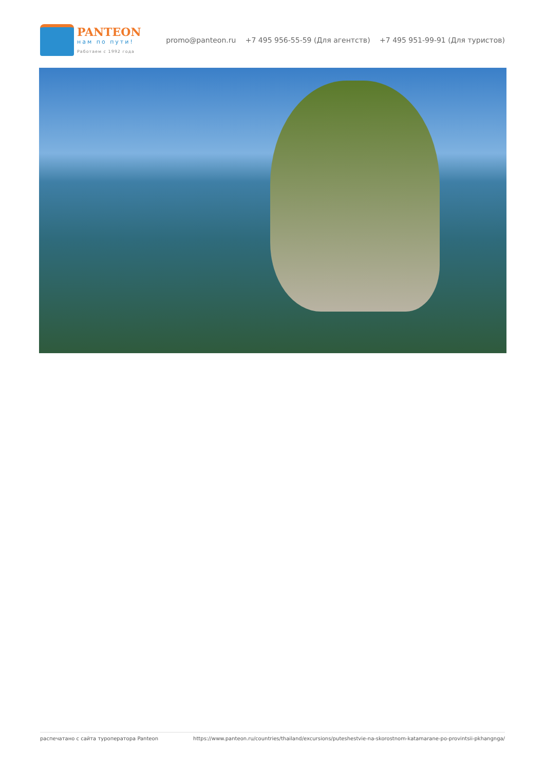PANTEON
нам по пути!
Работаем с 1992 года
promo@panteon.ru +7 495 956-55-59 (Для агентств) +7 495 951-99-91 (Для туристов)
распечатано с сайта туроператора Panteon https://www.panteon.ru/countries/thailand/excursions/puteshestvie-na-skorostnom-katamarane-po-provintsii-pkhangnga/